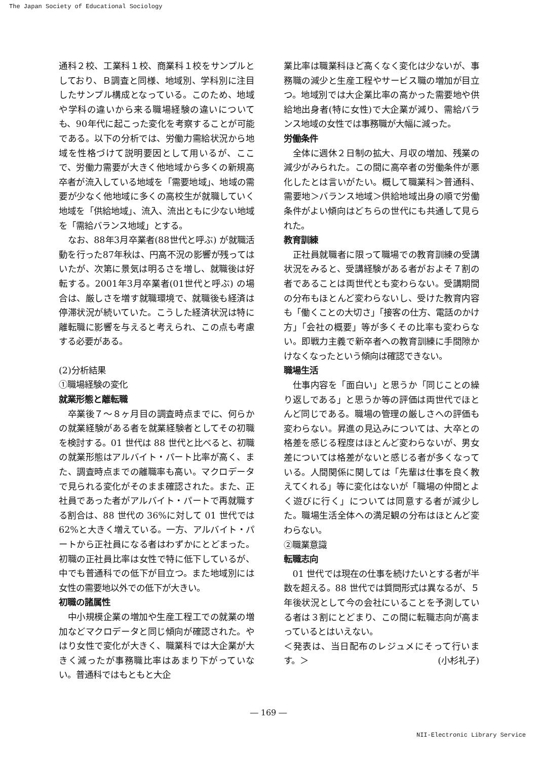The Japan Society of Educational Sociology
通科２校、工業科１校、商業科１校をサンプルとしており、Ｂ調査と同様、地域別、学科別に注目したサンプル構成となっている。このため、地域や学科の違いから来る職場経験の違いについても、90年代に起こった変化を考察することが可能である。以下の分析では、労働力需給状況から地域を性格づけて説明要因として用いるが、ここで、労働力需要が大きく他地域から多くの新規高卒者が流入している地域を「需要地域」、地域の需要が少なく他地域に多くの高校生が就職していく地域を「供給地域」、流入、流出ともに少ない地域を「需給バランス地域」とする。
なお、88年3月卒業者(88世代と呼ぶ) が就職活動を行った87年秋は、円高不況の影響が残ってはいたが、次第に景気は明るさを増し、就職後は好転する。2001年3月卒業者(01世代と呼ぶ) の場合は、厳しさを増す就職環境で、就職後も経済は停滞状況が続いていた。こうした経済状況は特に離転職に影響を与えると考えられ、この点も考慮する必要がある。
(2)分析結果
①職場経験の変化
就業形態と離転職
卒業後７～８ヶ月目の調査時点までに、何らかの就業経験がある者を就業経験者としてその初職を検討する。01 世代は 88 世代と比べると、初職の就業形態はアルバイト・パート比率が高く、また、調査時点までの離職率も高い。マクロデータで見られる変化がそのまま確認された。また、正社員であった者がアルバイト・パートで再就職する割合は、88 世代の 36%に対して 01 世代では 62%と大きく増えている。一方、アルバイト・パートから正社員になる者はわずかにとどまった。初職の正社員比率は女性で特に低下しているが、中でも普通科での低下が目立つ。また地域別には女性の需要地以外での低下が大きい。
初職の諸属性
中小規模企業の増加や生産工程工での就業の増加などマクロデータと同じ傾向が確認された。やはり女性で変化が大きく、職業科では大企業が大きく減ったが事務職比率はあまり下がっていない。普通科ではもともと大企
業比率は職業科ほど高くなく変化は少ないが、事務職の減少と生産工程やサービス職の増加が目立つ。地域別では大企業比率の高かった需要地や供給地出身者(特に女性)で大企業が減り、需給バランス地域の女性では事務職が大幅に減った。
労働条件
全体に週休２日制の拡大、月収の増加、残業の減少がみられた。この間に高卒者の労働条件が悪化したとは言いがたい。概して職業科＞普通科、需要地＞バランス地域＞供給地域出身の順で労働条件がよい傾向はどちらの世代にも共通して見られた。
教育訓練
正社員就職者に限って職場での教育訓練の受講状況をみると、受講経験がある者がおよそ７割の者であることは両世代とも変わらない。受講期間の分布もほとんど変わらないし、受けた教育内容も「働くことの大切さ」「接客の仕方、電話のかけ方」「会社の概要」等が多くその比率も変わらない。即戦力主義で新卒者への教育訓練に手間隙かけなくなったという傾向は確認できない。
職場生活
仕事内容を「面白い」と思うか「同じことの繰り返しである」と思うか等の評価は両世代でほとんど同じである。職場の管理の厳しさへの評価も変わらない。昇進の見込みについては、大卒との格差を感じる程度はほとんど変わらないが、男女差については格差がないと感じる者が多くなっている。人間関係に関しては「先輩は仕事を良く教えてくれる」等に変化はないが「職場の仲間とよく遊びに行く」については同意する者が減少した。職場生活全体への満足観の分布はほとんど変わらない。
②職業意識
転職志向
01 世代では現在の仕事を続けたいとする者が半数を超える。88 世代では質問形式は異なるが、５年後状況として今の会社にいることを予測している者は３割にとどまり、この間に転職志向が高まっているとはいえない。
＜発表は、当日配布のレジュメにそって行います。＞ (小杉礼子)
― 169 ―
NII-Electronic Library Service